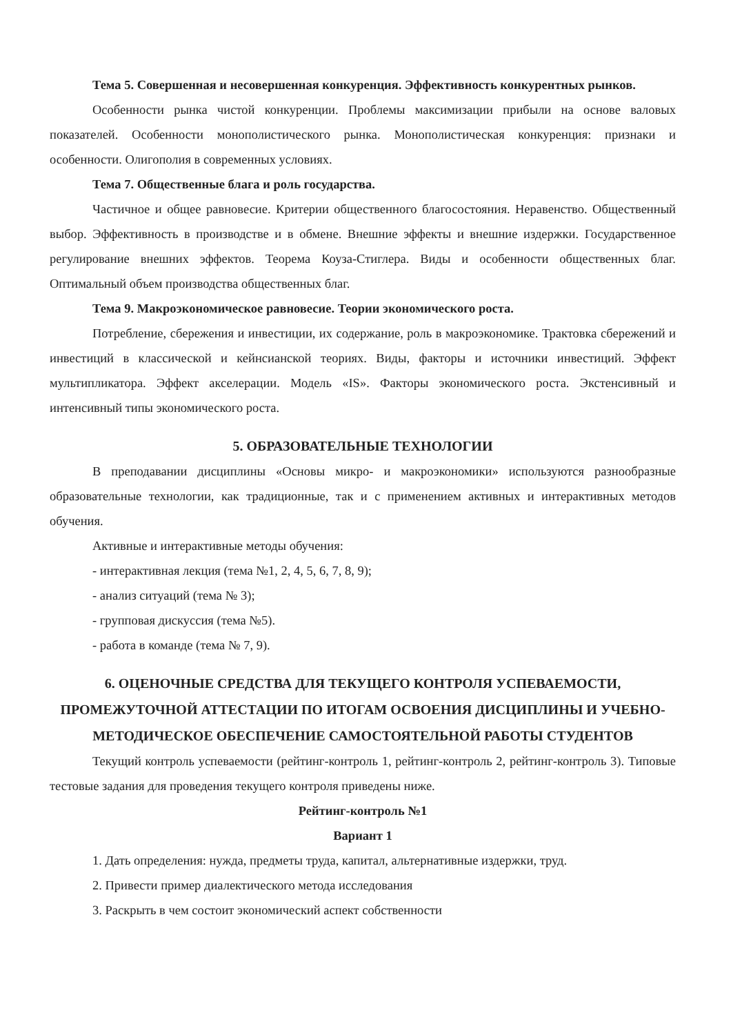Тема 5. Совершенная и несовершенная конкуренция. Эффективность конкурентных рынков.
Особенности рынка чистой конкуренции. Проблемы максимизации прибыли на основе валовых показателей. Особенности монополистического рынка. Монополистическая конкуренция: признаки и особенности. Олигополия в современных условиях.
Тема 7. Общественные блага и роль государства.
Частичное и общее равновесие. Критерии общественного благосостояния. Неравенство. Общественный выбор. Эффективность в производстве и в обмене. Внешние эффекты и внешние издержки. Государственное регулирование внешних эффектов. Теорема Коуза-Стиглера. Виды и особенности общественных благ. Оптимальный объем производства общественных благ.
Тема 9. Макроэкономическое равновесие. Теории экономического роста.
Потребление, сбережения и инвестиции, их содержание, роль в макроэкономике. Трактовка сбережений и инвестиций в классической и кейнсианской теориях. Виды, факторы и источники инвестиций. Эффект мультипликатора. Эффект акселерации. Модель «IS». Факторы экономического роста. Экстенсивный и интенсивный типы экономического роста.
5. ОБРАЗОВАТЕЛЬНЫЕ ТЕХНОЛОГИИ
В преподавании дисциплины «Основы микро- и макроэкономики» используются разнообразные образовательные технологии, как традиционные, так и с применением активных и интерактивных методов обучения.
Активные и интерактивные методы обучения:
- интерактивная лекция (тема №1, 2, 4, 5, 6, 7, 8, 9);
- анализ ситуаций (тема № 3);
- групповая дискуссия (тема №5).
- работа в команде (тема № 7, 9).
6. ОЦЕНОЧНЫЕ СРЕДСТВА ДЛЯ ТЕКУЩЕГО КОНТРОЛЯ УСПЕВАЕМОСТИ, ПРОМЕЖУТОЧНОЙ АТТЕСТАЦИИ ПО ИТОГАМ ОСВОЕНИЯ ДИСЦИПЛИНЫ И УЧЕБНО-МЕТОДИЧЕСКОЕ ОБЕСПЕЧЕНИЕ САМОСТОЯТЕЛЬНОЙ РАБОТЫ СТУДЕНТОВ
Текущий контроль успеваемости (рейтинг-контроль 1, рейтинг-контроль 2, рейтинг-контроль 3). Типовые тестовые задания для проведения текущего контроля приведены ниже.
Рейтинг-контроль №1
Вариант 1
1. Дать определения: нужда, предметы труда, капитал, альтернативные издержки, труд.
2. Привести пример диалектического метода исследования
3. Раскрыть в чем состоит экономический аспект собственности